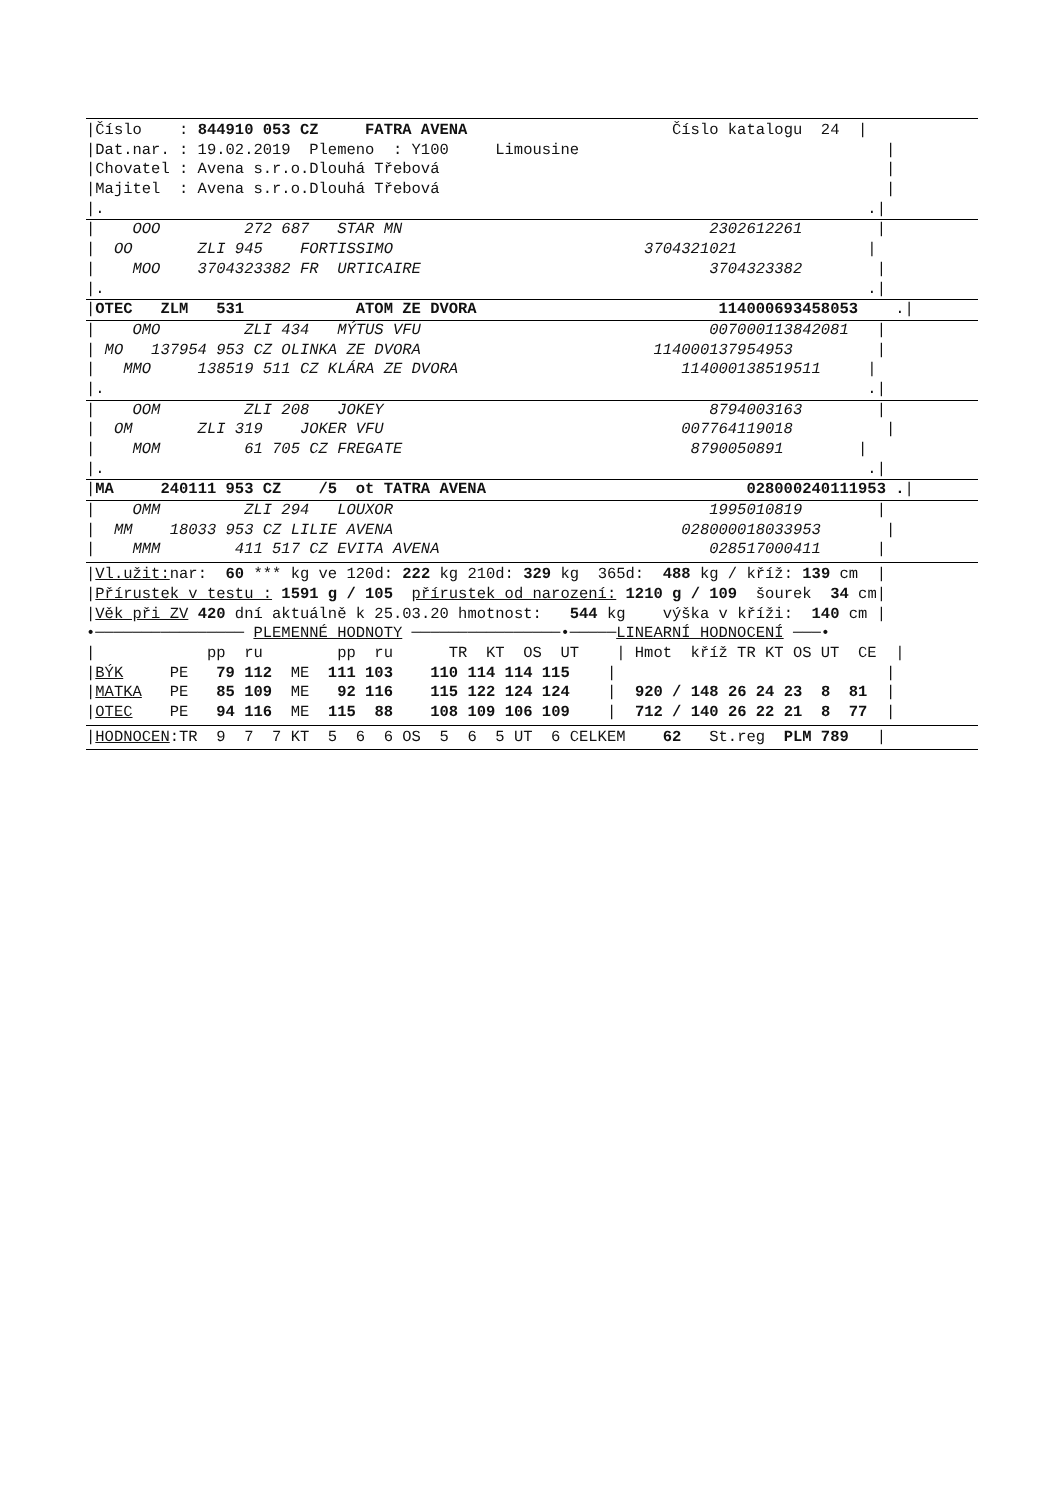|Číslo : 844910 053 CZ FATRA AVENA Číslo katalogu 24 |
|Dat.nar. : 19.02.2019 Plemeno : Y100 Limousine |
|Chovatel : Avena s.r.o.Dlouhá Třebová |
|Majitel : Avena s.r.o.Dlouhá Třebová |
|. .|
| OOO 272 687 STAR MN 2302612261 |
| OO ZLI 945 FORTISSIMO 3704321021 |
| MOO 3704323382 FR URTICAIRE 3704323382 |
|. .|
|OTEC ZLM 531 ATOM ZE DVORA 114000693458053 .|
| OMO ZLI 434 MÝTUS VFU 007000113842081 |
| MO 137954 953 CZ OLINKA ZE DVORA 114000137954953 |
| MMO 138519 511 CZ KLÁRA ZE DVORA 114000138519511 |
|. .|
| OOM ZLI 208 JOKEY 8794003163 |
| OM ZLI 319 JOKER VFU 007764119018 |
| MOM 61 705 CZ FREGATE 8790050891 |
|. .|
|MA 240111 953 CZ /5 ot TATRA AVENA 028000240111953 .|
| OMM ZLI 294 LOUXOR 1995010819 |
| MM 18033 953 CZ LILIE AVENA 028000018033953 |
| MMM 411 517 CZ EVITA AVENA 028517000411 |
|Vl.užit: nar: 60 *** kg ve 120d: 222 kg 210d: 329 kg 365d: 488 kg / kříž: 139 cm |
|Přírustek v testu : 1591 g / 105 přírustek od narození: 1210 g / 109 šourek 34 cm|
|Věk při ZV 420 dní aktuálně k 25.03.20 hmotnost: 544 kg výška v kříži: 140 cm |
•──────────────── PLEMENNÉ HODNOTY ────────────────•─────LINEARNÍ HODNOCENÍ ───•
| pp ru pp ru TR KT OS UT | Hmot kříž TR KT OS UT CE |
|BÝK PE 79 112 ME 111 103 110 114 114 115 | |
|MATKA PE 85 109 ME 92 116 115 122 124 124 | 920 / 148 26 24 23 8 81 |
|OTEC PE 94 116 ME 115 88 108 109 106 109 | 712 / 140 26 22 21 8 77 |
|HODNOCEN:TR 9 7 7 KT 5 6 6 OS 5 6 5 UT 6 CELKEM 62 St.reg PLM 789 |